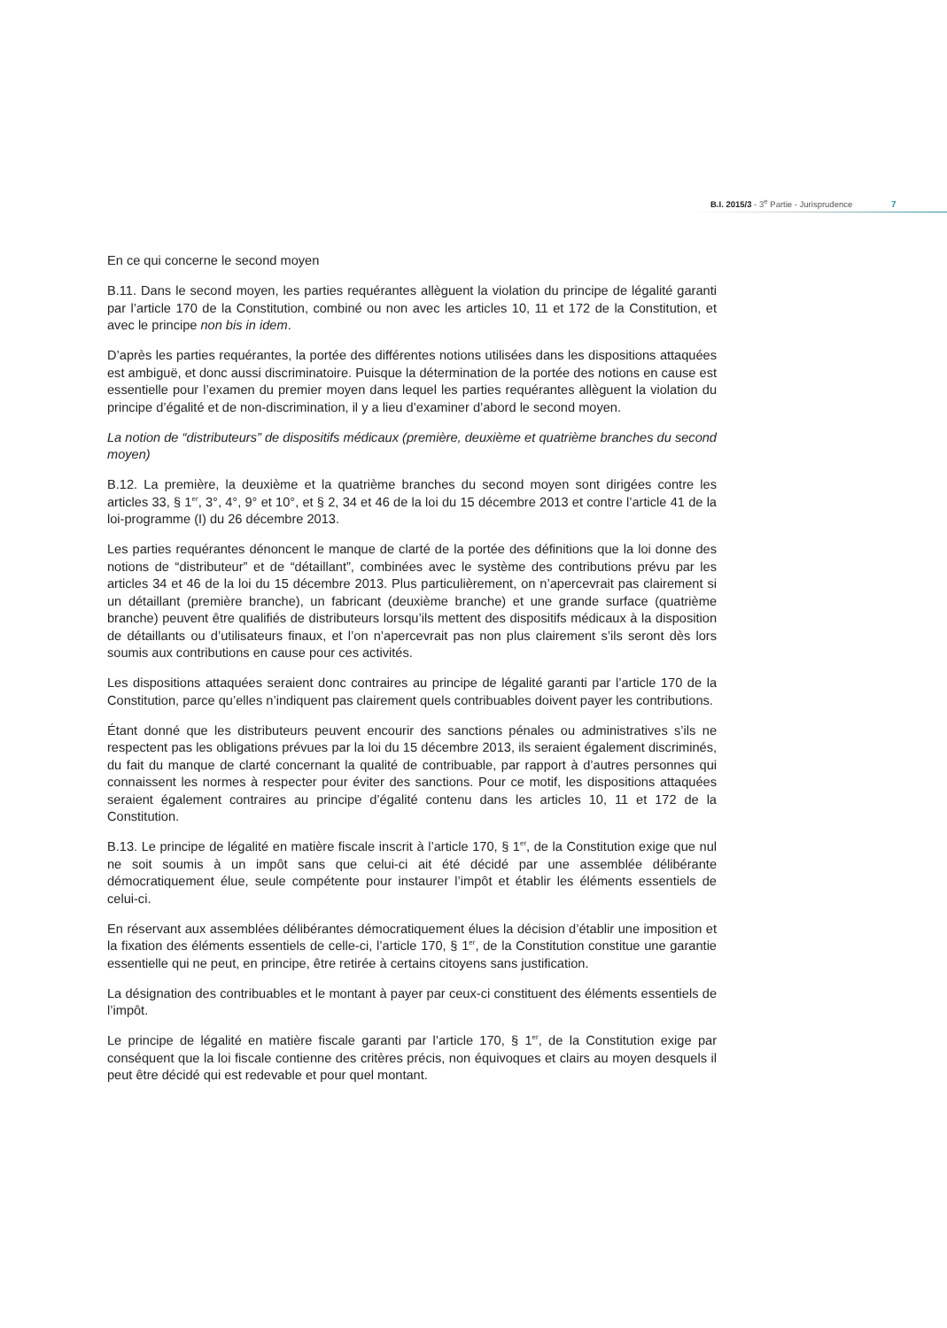B.I. 2015/3 - 3<sup>e</sup> Partie - Jurisprudence
7
En ce qui concerne le second moyen
B.11. Dans le second moyen, les parties requérantes allèguent la violation du principe de légalité garanti par l’article 170 de la Constitution, combiné ou non avec les articles 10, 11 et 172 de la Constitution, et avec le principe non bis in idem.
D’après les parties requérantes, la portée des différentes notions utilisées dans les dispositions attaquées est ambiguë, et donc aussi discriminatoire. Puisque la détermination de la portée des notions en cause est essentielle pour l’examen du premier moyen dans lequel les parties requérantes allèguent la violation du principe d’égalité et de non-discrimination, il y a lieu d’examiner d’abord le second moyen.
La notion de “distributeurs” de dispositifs médicaux (première, deuxième et quatrième branches du second moyen)
B.12. La première, la deuxième et la quatrième branches du second moyen sont dirigées contre les articles 33, § 1<sup>er</sup>, 3°, 4°, 9° et 10°, et § 2, 34 et 46 de la loi du 15 décembre 2013 et contre l’article 41 de la loi-programme (I) du 26 décembre 2013.
Les parties requérantes dénoncent le manque de clarté de la portée des définitions que la loi donne des notions de “distributeur” et de “détaillant”, combinées avec le système des contributions prévu par les articles 34 et 46 de la loi du 15 décembre 2013. Plus particulièrement, on n’apercevrait pas clairement si un détaillant (première branche), un fabricant (deuxième branche) et une grande surface (quatrième branche) peuvent être qualifiés de distributeurs lorsqu’ils mettent des dispositifs médicaux à la disposition de détaillants ou d’utilisateurs finaux, et l’on n’apercevrait pas non plus clairement s’ils seront dès lors soumis aux contributions en cause pour ces activités.
Les dispositions attaquées seraient donc contraires au principe de légalité garanti par l’article 170 de la Constitution, parce qu’elles n’indiquent pas clairement quels contribuables doivent payer les contributions.
Étant donné que les distributeurs peuvent encourir des sanctions pénales ou administratives s’ils ne respectent pas les obligations prévues par la loi du 15 décembre 2013, ils seraient également discriminés, du fait du manque de clarté concernant la qualité de contribuable, par rapport à d’autres personnes qui connaissent les normes à respecter pour éviter des sanctions. Pour ce motif, les dispositions attaquées seraient également contraires au principe d’égalité contenu dans les articles 10, 11 et 172 de la Constitution.
B.13. Le principe de légalité en matière fiscale inscrit à l’article 170, § 1<sup>er</sup>, de la Constitution exige que nul ne soit soumis à un impôt sans que celui-ci ait été décidé par une assemblée délibérante démocratiquement élue, seule compétente pour instaurer l’impôt et établir les éléments essentiels de celui-ci.
En réservant aux assemblées délibérantes démocratiquement élues la décision d’établir une imposition et la fixation des éléments essentiels de celle-ci, l’article 170, § 1<sup>er</sup>, de la Constitution constitue une garantie essentielle qui ne peut, en principe, être retirée à certains citoyens sans justification.
La désignation des contribuables et le montant à payer par ceux-ci constituent des éléments essentiels de l’impôt.
Le principe de légalité en matière fiscale garanti par l’article 170, § 1<sup>er</sup>, de la Constitution exige par conséquent que la loi fiscale contienne des critères précis, non équivoques et clairs au moyen desquels il peut être décidé qui est redevable et pour quel montant.